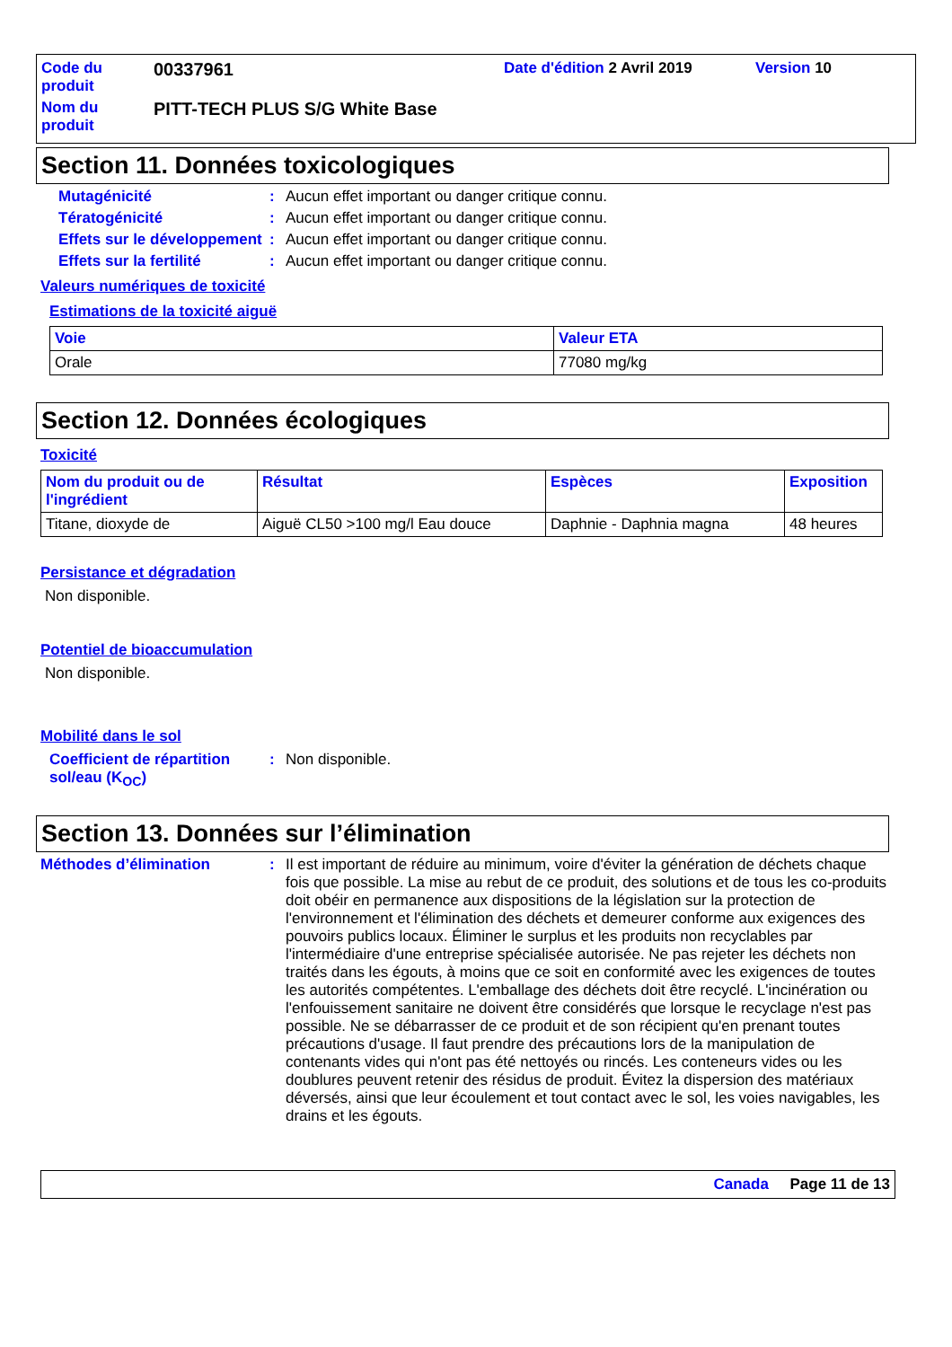| Code du produit | 00337961 | Date d'édition 2 Avril 2019 | Version 10 |
| Nom du produit | PITT-TECH PLUS S/G White Base | | |
Section 11. Données toxicologiques
Mutagénicité: Aucun effet important ou danger critique connu.
Tératogénicité: Aucun effet important ou danger critique connu.
Effets sur le développement: Aucun effet important ou danger critique connu.
Effets sur la fertilité: Aucun effet important ou danger critique connu.
Valeurs numériques de toxicité
Estimations de la toxicité aiguë
| Voie | Valeur ETA |
| --- | --- |
| Orale | 77080 mg/kg |
Section 12. Données écologiques
Toxicité
| Nom du produit ou de l'ingrédient | Résultat | Espèces | Exposition |
| --- | --- | --- | --- |
| Titane, dioxyde de | Aiguë CL50 >100 mg/l Eau douce | Daphnie - Daphnia magna | 48 heures |
Persistance et dégradation
Non disponible.
Potentiel de bioaccumulation
Non disponible.
Mobilité dans le sol
Coefficient de répartition sol/eau (K<sub>OC</sub>): Non disponible.
Section 13. Données sur l’élimination
Méthodes d’élimination: Il est important de réduire au minimum, voire d'éviter la génération de déchets chaque fois que possible. La mise au rebut de ce produit, des solutions et de tous les co-produits doit obéir en permanence aux dispositions de la législation sur la protection de l'environnement et l'élimination des déchets et demeurer conforme aux exigences des pouvoirs publics locaux. Éliminer le surplus et les produits non recyclables par l'intermédiaire d'une entreprise spécialisée autorisée. Ne pas rejeter les déchets non traités dans les égouts, à moins que ce soit en conformité avec les exigences de toutes les autorités compétentes. L'emballage des déchets doit être recyclé. L'incinération ou l'enfouissement sanitaire ne doivent être considérés que lorsque le recyclage n'est pas possible. Ne se débarrasser de ce produit et de son récipient qu'en prenant toutes précautions d'usage. Il faut prendre des précautions lors de la manipulation de contenants vides qui n'ont pas été nettoyés ou rincés. Les conteneurs vides ou les doublures peuvent retenir des résidus de produit. Évitez la dispersion des matériaux déversés, ainsi que leur écoulement et tout contact avec le sol, les voies navigables, les drains et les égouts.
Canada Page 11 de 13